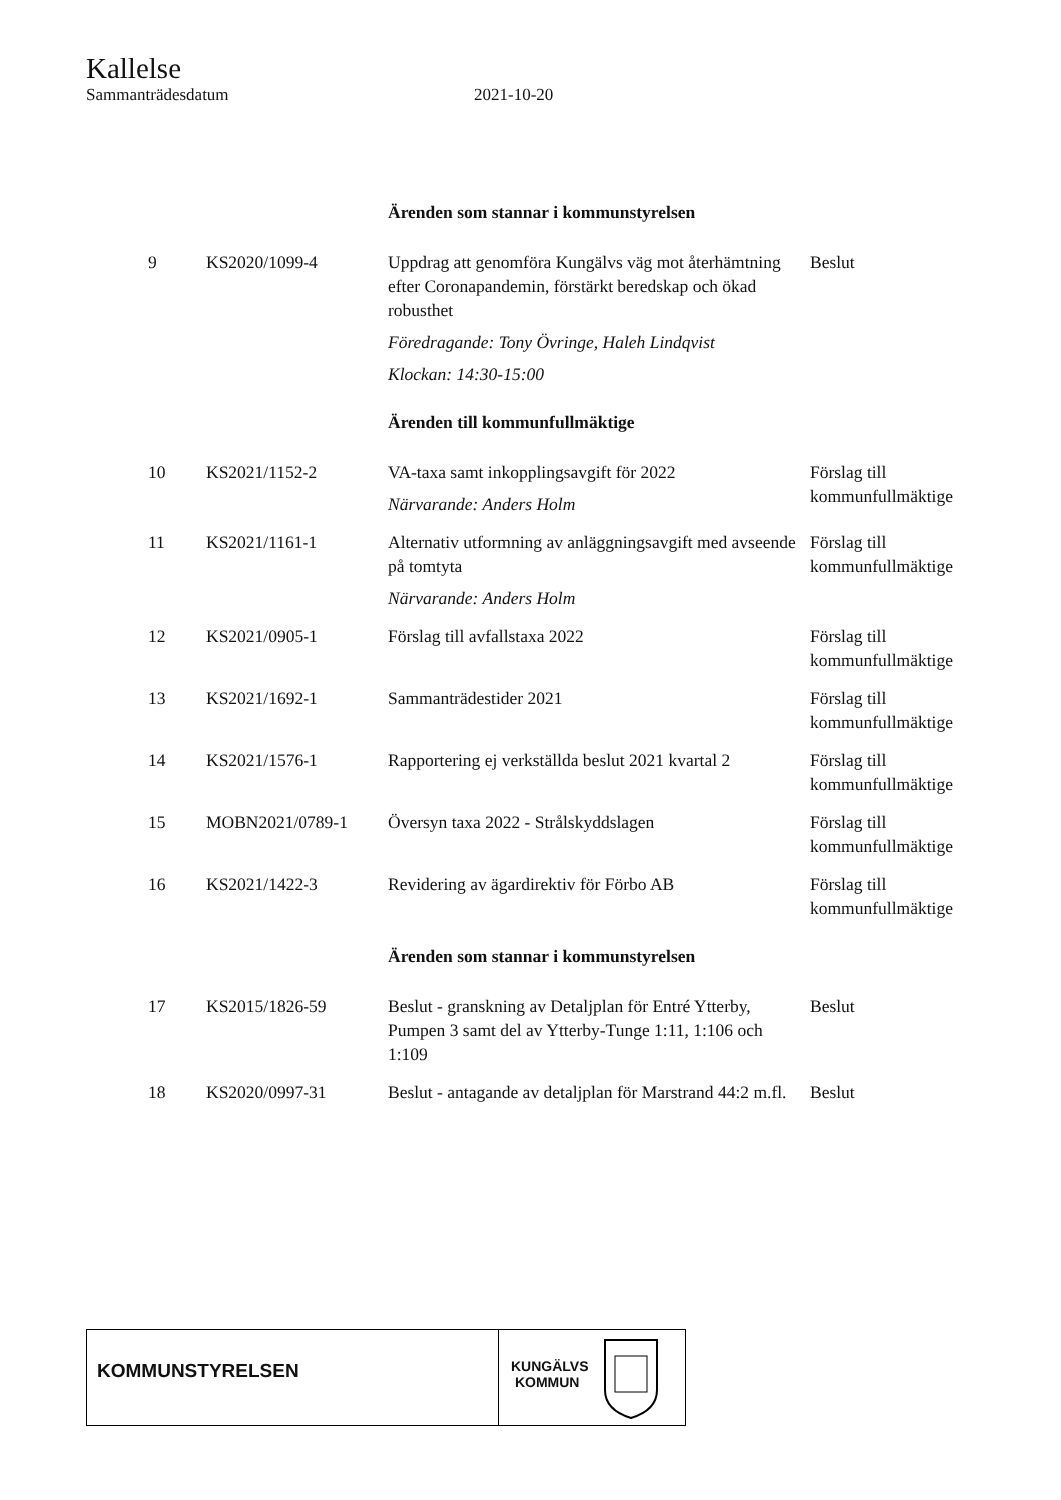Kallelse
Sammanträdesdatum 2021-10-20
| | | Ärenden som stannar i kommunstyrelsen | |
| 9 | KS2020/1099-4 | Uppdrag att genomföra Kungälvs väg mot återhämtning efter Coronapandemin, förstärkt beredskap och ökad robusthet Föredragande: Tony Övringe, Haleh Lindqvist Klockan: 14:30-15:00 | Beslut |
| | | Ärenden till kommunfullmäktige | |
| 10 | KS2021/1152-2 | VA-taxa samt inkopplingsavgift för 2022 Närvarande: Anders Holm | Förslag till kommunfullmäktige |
| 11 | KS2021/1161-1 | Alternativ utformning av anläggningsavgift med avseende på tomtyta Närvarande: Anders Holm | Förslag till kommunfullmäktige |
| 12 | KS2021/0905-1 | Förslag till avfallstaxa 2022 | Förslag till kommunfullmäktige |
| 13 | KS2021/1692-1 | Sammanträdestider 2021 | Förslag till kommunfullmäktige |
| 14 | KS2021/1576-1 | Rapportering ej verkställda beslut 2021 kvartal 2 | Förslag till kommunfullmäktige |
| 15 | MOBN2021/0789-1 | Översyn taxa 2022 - Strålskyddslagen | Förslag till kommunfullmäktige |
| 16 | KS2021/1422-3 | Revidering av ägardirektiv för Förbo AB | Förslag till kommunfullmäktige |
| | | Ärenden som stannar i kommunstyrelsen | |
| 17 | KS2015/1826-59 | Beslut - granskning av Detaljplan för Entré Ytterby, Pumpen 3 samt del av Ytterby-Tunge 1:11, 1:106 och 1:109 | Beslut |
| 18 | KS2020/0997-31 | Beslut - antagande av detaljplan för Marstrand 44:2 m.fl. | Beslut |
KOMMUNSTYRELSEN
KUNGÄLVS
KOMMUN